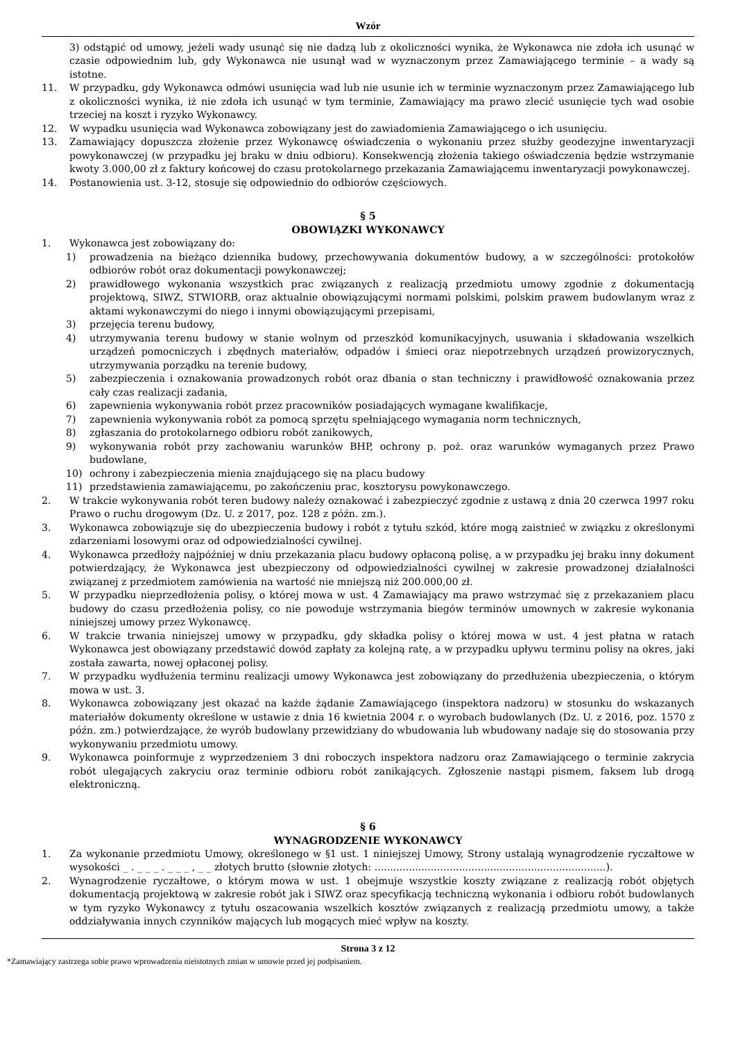Wzór
3) odstąpić od umowy, jeżeli wady usunąć się nie dadzą lub z okoliczności wynika, że Wykonawca nie zdoła ich usunąć w czasie odpowiednim lub, gdy Wykonawca nie usunął wad w wyznaczonym przez Zamawiającego terminie – a wady są istotne.
11. W przypadku, gdy Wykonawca odmówi usunięcia wad lub nie usunie ich w terminie wyznaczonym przez Zamawiającego lub z okoliczności wynika, iż nie zdoła ich usunąć w tym terminie, Zamawiający ma prawo zlecić usunięcie tych wad osobie trzeciej na koszt i ryzyko Wykonawcy.
12. W wypadku usunięcia wad Wykonawca zobowiązany jest do zawiadomienia Zamawiającego o ich usunięciu.
13. Zamawiający dopuszcza złożenie przez Wykonawcę oświadczenia o wykonaniu przez służby geodezyjne inwentaryzacji powykonawczej (w przypadku jej braku w dniu odbioru). Konsekwencją złożenia takiego oświadczenia będzie wstrzymanie kwoty 3.000,00 zł z faktury końcowej do czasu protokolarnego przekazania Zamawiającemu inwentaryzacji powykonawczej.
14. Postanowienia ust. 3-12, stosuje się odpowiednio do odbiorów częściowych.
§ 5
OBOWIĄZKI WYKONAWCY
1. Wykonawca jest zobowiązany do:
1) prowadzenia na bieżąco dziennika budowy, przechowywania dokumentów budowy, a w szczególności: protokołów odbiorów robót oraz dokumentacji powykonawczej;
2) prawidłowego wykonania wszystkich prac związanych z realizacją przedmiotu umowy zgodnie z dokumentacją projektową, SIWZ, STWIORB, oraz aktualnie obowiązującymi normami polskimi, polskim prawem budowlanym wraz z aktami wykonawczymi do niego i innymi obowiązującymi przepisami,
3) przejęcia terenu budowy,
4) utrzymywania terenu budowy w stanie wolnym od przeszkód komunikacyjnych, usuwania i składowania wszelkich urządzeń pomocniczych i zbędnych materiałów, odpadów i śmieci oraz niepotrzebnych urządzeń prowizorycznych, utrzymywania porządku na terenie budowy,
5) zabezpieczenia i oznakowania prowadzonych robót oraz dbania o stan techniczny i prawidłowość oznakowania przez cały czas realizacji zadania,
6) zapewnienia wykonywania robót przez pracowników posiadających wymagane kwalifikacje,
7) zapewnienia wykonywania robót za pomocą sprzętu spełniającego wymagania norm technicznych,
8) zgłaszania do protokolarnego odbioru robót zanikowych,
9) wykonywania robót przy zachowaniu warunków BHP, ochrony p. poż. oraz warunków wymaganych przez Prawo budowlane,
10) ochrony i zabezpieczenia mienia znajdującego się na placu budowy
11) przedstawienia zamawiającemu, po zakończeniu prac, kosztorysu powykonawczego.
2. W trakcie wykonywania robót teren budowy należy oznakować i zabezpieczyć zgodnie z ustawą z dnia 20 czerwca 1997 roku Prawo o ruchu drogowym (Dz. U. z 2017, poz. 128 z późn. zm.).
3. Wykonawca zobowiązuje się do ubezpieczenia budowy i robót z tytułu szkód, które mogą zaistnieć w związku z określonymi zdarzeniami losowymi oraz od odpowiedzialności cywilnej.
4. Wykonawca przedłoży najpóźniej w dniu przekazania placu budowy opłaconą polisę, a w przypadku jej braku inny dokument potwierdzający, że Wykonawca jest ubezpieczony od odpowiedzialności cywilnej w zakresie prowadzonej działalności związanej z przedmiotem zamówienia na wartość nie mniejszą niż 200.000,00 zł.
5. W przypadku nieprzedłożenia polisy, o której mowa w ust. 4 Zamawiający ma prawo wstrzymać się z przekazaniem placu budowy do czasu przedłożenia polisy, co nie powoduje wstrzymania biegów terminów umownych w zakresie wykonania niniejszej umowy przez Wykonawcę.
6. W trakcie trwania niniejszej umowy w przypadku, gdy składka polisy o której mowa w ust. 4 jest płatna w ratach Wykonawca jest obowiązany przedstawić dowód zapłaty za kolejną ratę, a w przypadku upływu terminu polisy na okres, jaki została zawarta, nowej opłaconej polisy.
7. W przypadku wydłużenia terminu realizacji umowy Wykonawca jest zobowiązany do przedłużenia ubezpieczenia, o którym mowa w ust. 3.
8. Wykonawca zobowiązany jest okazać na każde żądanie Zamawiającego (inspektora nadzoru) w stosunku do wskazanych materiałów dokumenty określone w ustawie z dnia 16 kwietnia 2004 r. o wyrobach budowlanych (Dz. U. z 2016, poz. 1570 z późn. zm.) potwierdzające, że wyrób budowlany przewidziany do wbudowania lub wbudowany nadaje się do stosowania przy wykonywaniu przedmiotu umowy.
9. Wykonawca poinformuje z wyprzedzeniem 3 dni roboczych inspektora nadzoru oraz Zamawiającego o terminie zakrycia robót ulegających zakryciu oraz terminie odbioru robót zanikających. Zgłoszenie nastąpi pismem, faksem lub drogą elektroniczną.
§ 6
WYNAGRODZENIE WYKONAWCY
1. Za wykonanie przedmiotu Umowy, określonego w §1 ust. 1 niniejszej Umowy, Strony ustalają wynagrodzenie ryczałtowe w wysokości _ . _ _ _ . _ _ _ , _ _ złotych brutto (słownie złotych: ..........................................................................).
2. Wynagrodzenie ryczałtowe, o którym mowa w ust. 1 obejmuje wszystkie koszty związane z realizacją robót objętych dokumentacją projektową w zakresie robót jak i SIWZ oraz specyfikacją techniczną wykonania i odbioru robót budowlanych w tym ryzyko Wykonawcy z tytułu oszacowania wszelkich kosztów związanych z realizacją przedmiotu umowy, a także oddziaływania innych czynników mających lub mogących mieć wpływ na koszty.
Strona 3 z 12
*Zamawiający zastrzega sobie prawo wprowadzenia nieistotnych zmian w umowie przed jej podpisaniem.